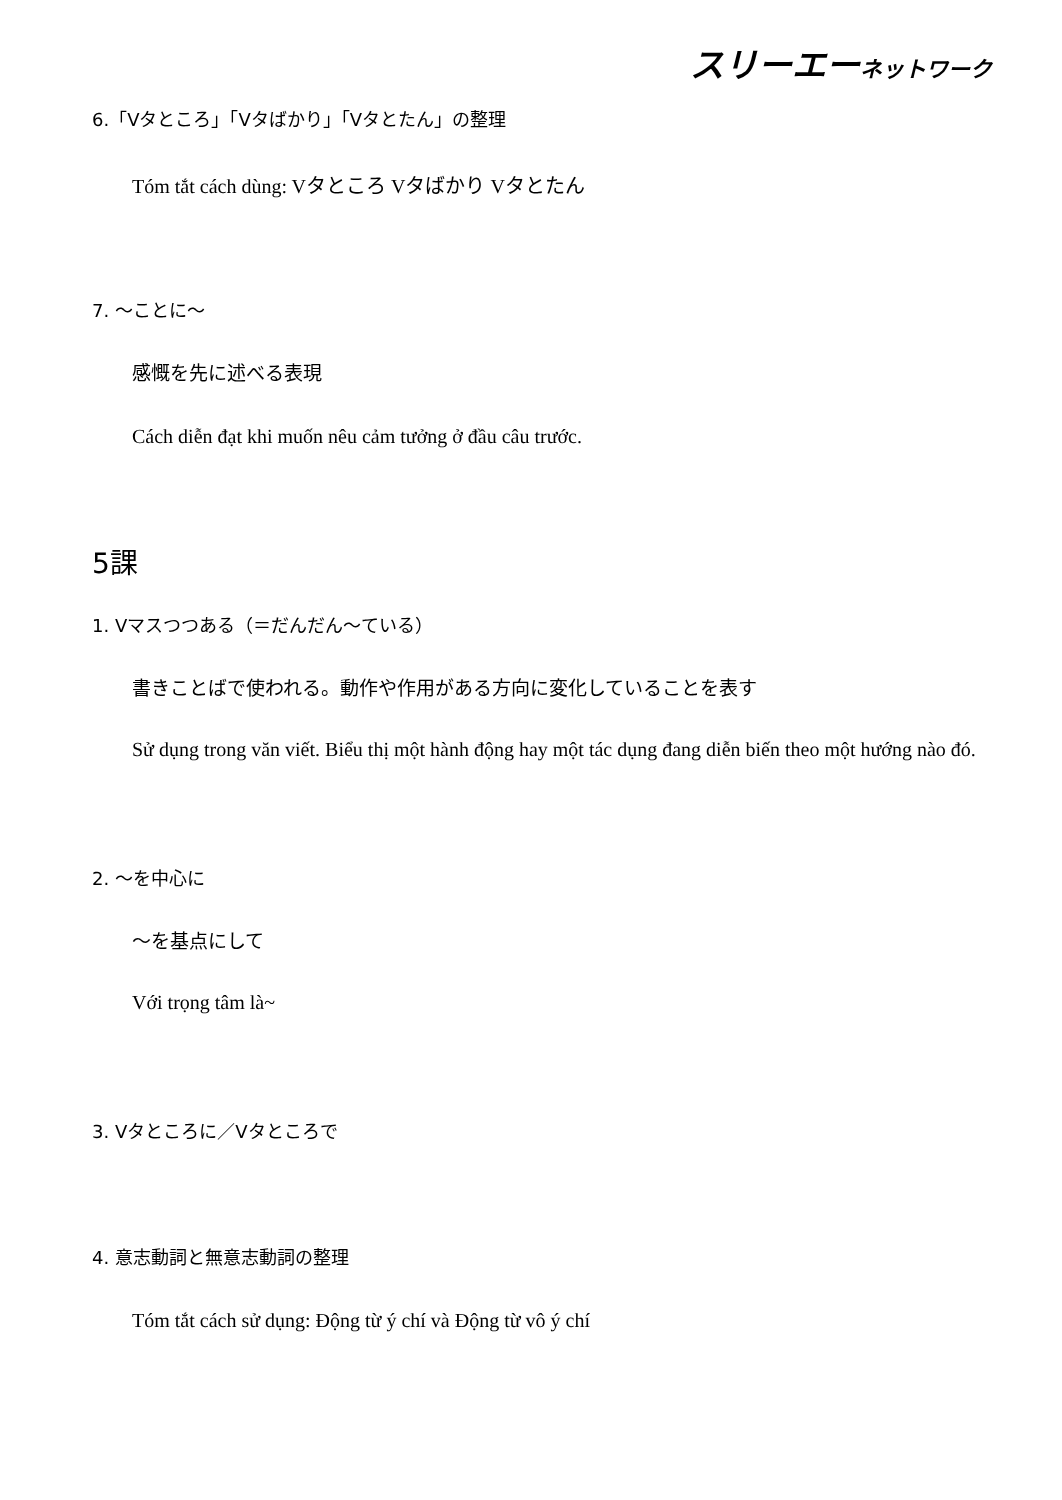スリーエーネットワーク
6.「Vタところ」「Vタばかり」「Vタとたん」の整理
Tóm tắt cách dùng: Vタところ Vタばかり Vタとたん
7. ～ことに～
感慨を先に述べる表現
Cách diễn đạt khi muốn nêu cảm tưởng ở đầu câu trước.
5課
1. Vマスつつある（＝だんだん～ている）
書きことばで使われる。動作や作用がある方向に変化していることを表す
Sử dụng trong văn viết. Biểu thị một hành động hay một tác dụng đang diễn biến theo một hướng nào đó.
2. ～を中心に
～を基点にして
Với trọng tâm là~
3. Vタところに／Vタところで
4. 意志動詞と無意志動詞の整理
Tóm tắt cách sử dụng: Động từ ý chí và Động từ vô ý chí